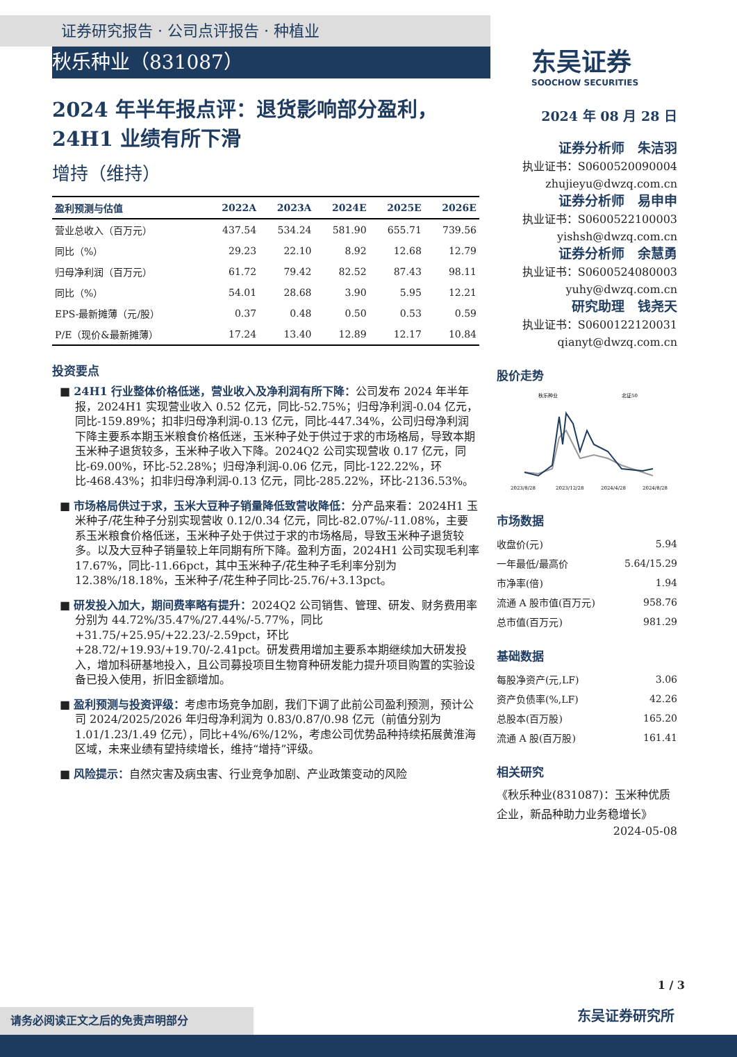证券研究报告 · 公司点评报告 · 种植业
秋乐种业（831087）
东吴证券
SOOCHOW SECURITIES
2024 年半年报点评：退货影响部分盈利，24H1 业绩有所下滑
增持（维持）
| 盈利预测与估值 | 2022A | 2023A | 2024E | 2025E | 2026E |
| --- | --- | --- | --- | --- | --- |
| 营业总收入（百万元） | 437.54 | 534.24 | 581.90 | 655.71 | 739.56 |
| 同比（%） | 29.23 | 22.10 | 8.92 | 12.68 | 12.79 |
| 归母净利润（百万元） | 61.72 | 79.42 | 82.52 | 87.43 | 98.11 |
| 同比（%） | 54.01 | 28.68 | 3.90 | 5.95 | 12.21 |
| EPS-最新摊薄（元/股） | 0.37 | 0.48 | 0.50 | 0.53 | 0.59 |
| P/E（现价&最新摊薄） | 17.24 | 13.40 | 12.89 | 12.17 | 10.84 |
投资要点
■ 24H1 行业整体价格低迷，营业收入及净利润有所下降：公司发布 2024 年半年报，2024H1 实现营业收入 0.52 亿元，同比-52.75%；归母净利润-0.04 亿元，同比-159.89%；扣非归母净利润-0.13 亿元，同比-447.34%，公司归母净利润下降主要系本期玉米粮食价格低迷，玉米种子处于供过于求的市场格局，导致本期玉米种子退货较多，玉米种子收入下降。2024Q2 公司实现营收 0.17 亿元，同比-69.00%，环比-52.28%；归母净利润-0.06 亿元，同比-122.22%，环比-468.43%；扣非归母净利润-0.13 亿元，同比-285.22%，环比-2136.53%。
■ 市场格局供过于求，玉米大豆种子销量降低致营收降低：分产品来看：2024H1 玉米种子/花生种子分别实现营收 0.12/0.34 亿元，同比-82.07%/-11.08%，主要系玉米粮食价格低迷，玉米种子处于供过于求的市场格局，导致玉米种子退货较多。以及大豆种子销量较上年同期有所下降。盈利方面，2024H1 公司实现毛利率 17.67%，同比-11.66pct，其中玉米种子/花生种子毛利率分别为 12.38%/18.18%，玉米种子/花生种子同比-25.76/+3.13pct。
■ 研发投入加大，期间费率略有提升：2024Q2 公司销售、管理、研发、财务费用率分别为 44.72%/35.47%/27.44%/-5.77%，同比+31.75/+25.95/+22.23/-2.59pct，环比+28.72/+19.93/+19.70/-2.41pct。研发费用增加主要系本期继续加大研发投入，增加科研基地投入，且公司募投项目生物育种研发能力提升项目购置的实验设备已投入使用，折旧金额增加。
■ 盈利预测与投资评级：考虑市场竞争加剧，我们下调了此前公司盈利预测，预计公司 2024/2025/2026 年归母净利润为 0.83/0.87/0.98 亿元（前值分别为 1.01/1.23/1.49 亿元），同比+4%/6%/12%，考虑公司优势品种持续拓展黄淮海区域，未来业绩有望持续增长，维持“增持”评级。
■ 风险提示：自然灾害及病虫害、行业竞争加剧、产业政策变动的风险
2024 年 08 月 28 日
证券分析师　朱洁羽
执业证书：S0600520090004
zhujieyu@dwzq.com.cn
证券分析师　易申申
执业证书：S0600522100003
yishsh@dwzq.com.cn
证券分析师　余慧勇
执业证书：S0600524080003
yuhy@dwzq.com.cn
研究助理　钱尧天
执业证书：S0600122120031
qianyt@dwzq.com.cn
股价走势
秋乐种业
北证50
2023/8/28
2023/12/28
2024/4/28
2024/8/28
市场数据
| 收盘价(元) | 5.94 |
| 一年最低/最高价 | 5.64/15.29 |
| 市净率(倍) | 1.94 |
| 流通 A 股市值(百万元) | 958.76 |
| 总市值(百万元) | 981.29 |
基础数据
| 每股净资产(元,LF) | 3.06 |
| 资产负债率(%,LF) | 42.26 |
| 总股本(百万股) | 165.20 |
| 流通 A 股(百万股) | 161.41 |
相关研究
《秋乐种业(831087)：玉米种优质企业，新品种助力业务稳增长》
2024-05-08
1 / 3
请务必阅读正文之后的免责声明部分 东吴证券研究所